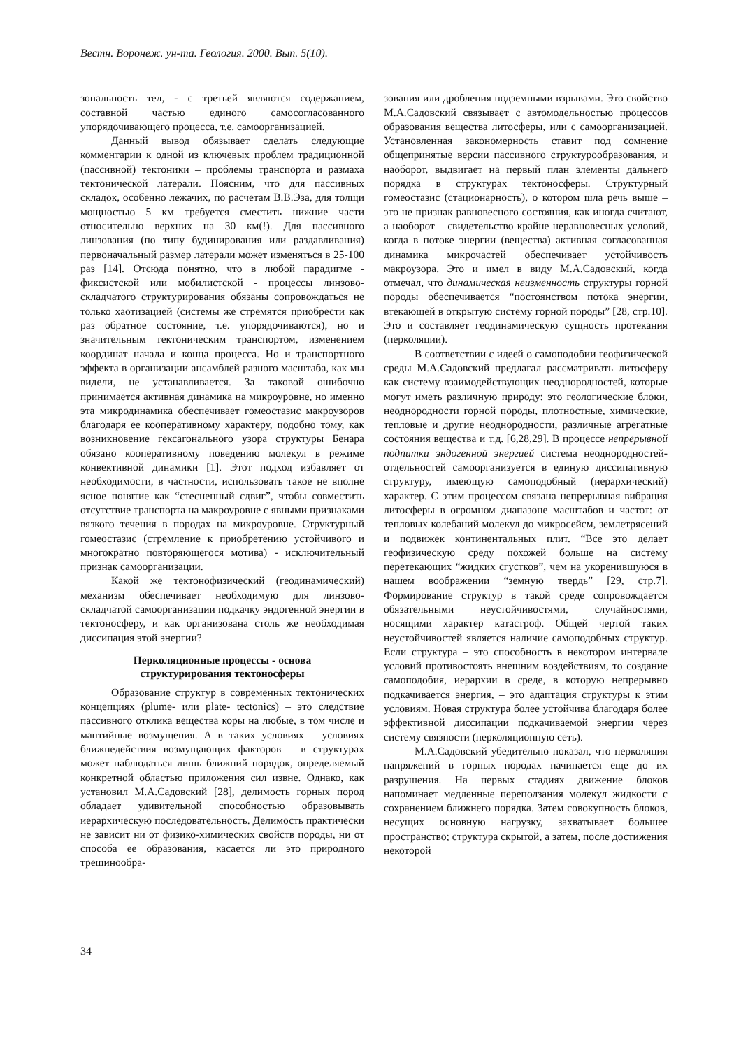Вестн. Воронеж. ун-та. Геология. 2000. Вып. 5(10).
зональность тел, - с третьей являются содержанием, составной частью единого самосогласованного упорядочивающего процесса, т.е. самоорганизацией.
Данный вывод обязывает сделать следующие комментарии к одной из ключевых проблем традиционной (пассивной) тектоники – проблемы транспорта и размаха тектонической латерали. Поясним, что для пассивных складок, особенно лежачих, по расчетам В.В.Эза, для толщи мощностью 5 км требуется сместить нижние части относительно верхних на 30 км(!). Для пассивного линзования (по типу будинирования или раздавливания) первоначальный размер латерали может изменяться в 25-100 раз [14]. Отсюда понятно, что в любой парадигме - фиксистской или мобилистской - процессы линзово-складчатого структурирования обязаны сопровождаться не только хаотизацией (системы же стремятся приобрести как раз обратное состояние, т.е. упорядочиваются), но и значительным тектоническим транспортом, изменением координат начала и конца процесса. Но и транспортного эффекта в организации ансамблей разного масштаба, как мы видели, не устанавливается. За таковой ошибочно принимается активная динамика на микроуровне, но именно эта микродинамика обеспечивает гомеостазис макроузоров благодаря ее кооперативному характеру, подобно тому, как возникновение гексагонального узора структуры Бенара обязано кооперативному поведению молекул в режиме конвективной динамики [1]. Этот подход избавляет от необходимости, в частности, использовать такое не вполне ясное понятие как “стесненный сдвиг”, чтобы совместить отсутствие транспорта на макроуровне с явными признаками вязкого течения в породах на микроуровне. Структурный гомеостазис (стремление к приобретению устойчивого и многократно повторяющегося мотива) - исключительный признак самоорганизации.
Какой же тектонофизический (геодинамический) механизм обеспечивает необходимую для линзово-складчатой самоорганизации подкачку эндогенной энергии в тектоносферу, и как организована столь же необходимая диссипация этой энергии?
Перколяционные процессы - основа
структурирования тектоносферы
Образование структур в современных тектонических концепциях (plume- или plate- tectonics) – это следствие пассивного отклика вещества коры на любые, в том числе и мантийные возмущения. А в таких условиях – условиях ближнедействия возмущающих факторов – в структурах может наблюдаться лишь ближний порядок, определяемый конкретной областью приложения сил извне. Однако, как установил М.А.Садовский [28], делимость горных пород обладает удивительной способностью образовывать иерархическую последовательность. Делимость практически не зависит ни от физико-химических свойств породы, ни от способа ее образования, касается ли это природного трещинообра-
зования или дробления подземными взрывами. Это свойство М.А.Садовский связывает с автомодельностью процессов образования вещества литосферы, или с самоорганизацией. Установленная закономерность ставит под сомнение общепринятые версии пассивного структурообразования, и наоборот, выдвигает на первый план элементы дальнего порядка в структурах тектоносферы. Структурный гомеостазис (стационарность), о котором шла речь выше – это не признак равновесного состояния, как иногда считают, а наоборот – свидетельство крайне неравновесных условий, когда в потоке энергии (вещества) активная согласованная динамика микрочастей обеспечивает устойчивость макроузора. Это и имел в виду М.А.Садовский, когда отмечал, что динамическая неизменность структуры горной породы обеспечивается “постоянством потока энергии, втекающей в открытую систему горной породы” [28, стр.10]. Это и составляет геодинамическую сущность протекания (перколяции).
В соответствии с идеей о самоподобии геофизической среды М.А.Садовский предлагал рассматривать литосферу как систему взаимодействующих неоднородностей, которые могут иметь различную природу: это геологические блоки, неоднородности горной породы, плотностные, химические, тепловые и другие неоднородности, различные агрегатные состояния вещества и т.д. [6,28,29]. В процессе непрерывной подпитки эндогенной энергией система неоднородностей-отдельностей самоорганизуется в единую диссипативную структуру, имеющую самоподобный (иерархический) характер. С этим процессом связана непрерывная вибрация литосферы в огромном диапазоне масштабов и частот: от тепловых колебаний молекул до микросейсм, землетрясений и подвижек континентальных плит. “Все это делает геофизическую среду похожей больше на систему перетекающих “жидких сгустков”, чем на укоренившуюся в нашем воображении “земную твердь” [29, стр.7]. Формирование структур в такой среде сопровождается обязательными неустойчивостями, случайностями, носящими характер катастроф. Общей чертой таких неустойчивостей является наличие самоподобных структур. Если структура – это способность в некотором интервале условий противостоять внешним воздействиям, то создание самоподобия, иерархии в среде, в которую непрерывно подкачивается энергия, – это адаптация структуры к этим условиям. Новая структура более устойчива благодаря более эффективной диссипации подкачиваемой энергии через систему связности (перколяционную сеть).
М.А.Садовский убедительно показал, что перколяция напряжений в горных породах начинается еще до их разрушения. На первых стадиях движение блоков напоминает медленные переползания молекул жидкости с сохранением ближнего порядка. Затем совокупность блоков, несущих основную нагрузку, захватывает большее пространство; структура скрытой, а затем, после достижения некоторой
34